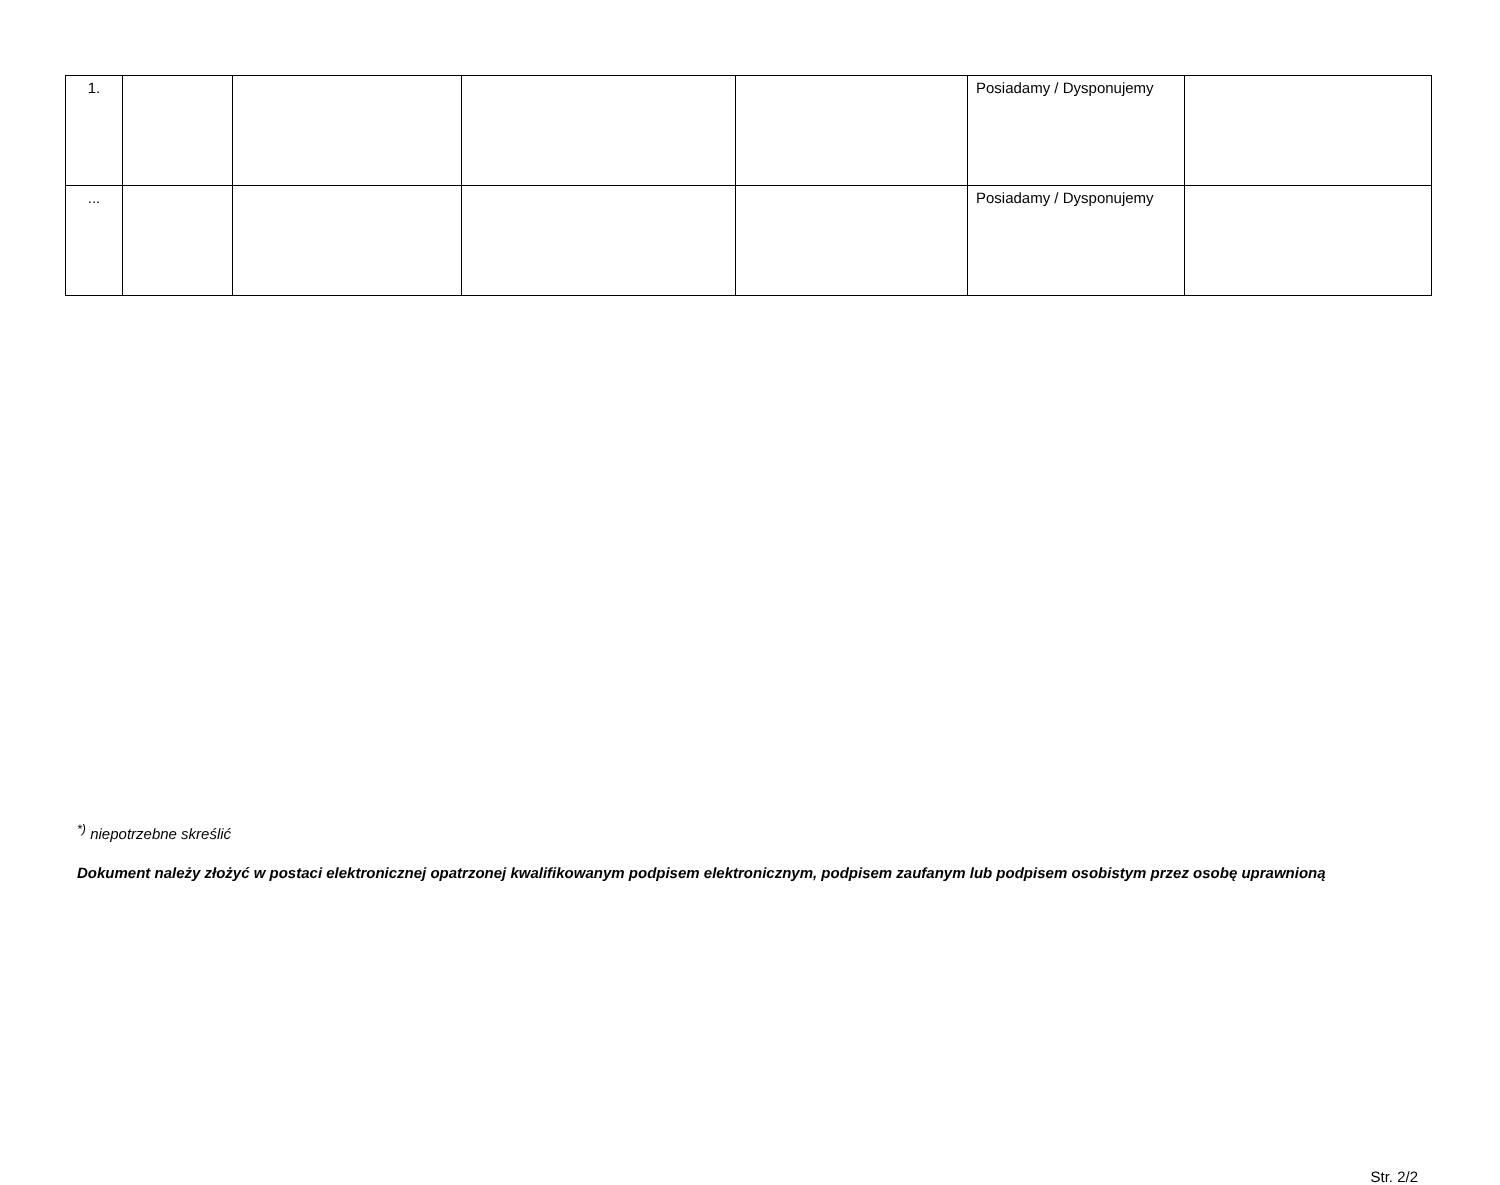| 1. | | | | | Posiadamy / Dysponujemy | |
| ... | | | | | Posiadamy / Dysponujemy | |
<sup>*)</sup> niepotrzebne skreślić
Dokument należy złożyć w postaci elektronicznej opatrzonej kwalifikowanym podpisem elektronicznym, podpisem zaufanym lub podpisem osobistym przez osobę uprawnioną
Str. 2/2